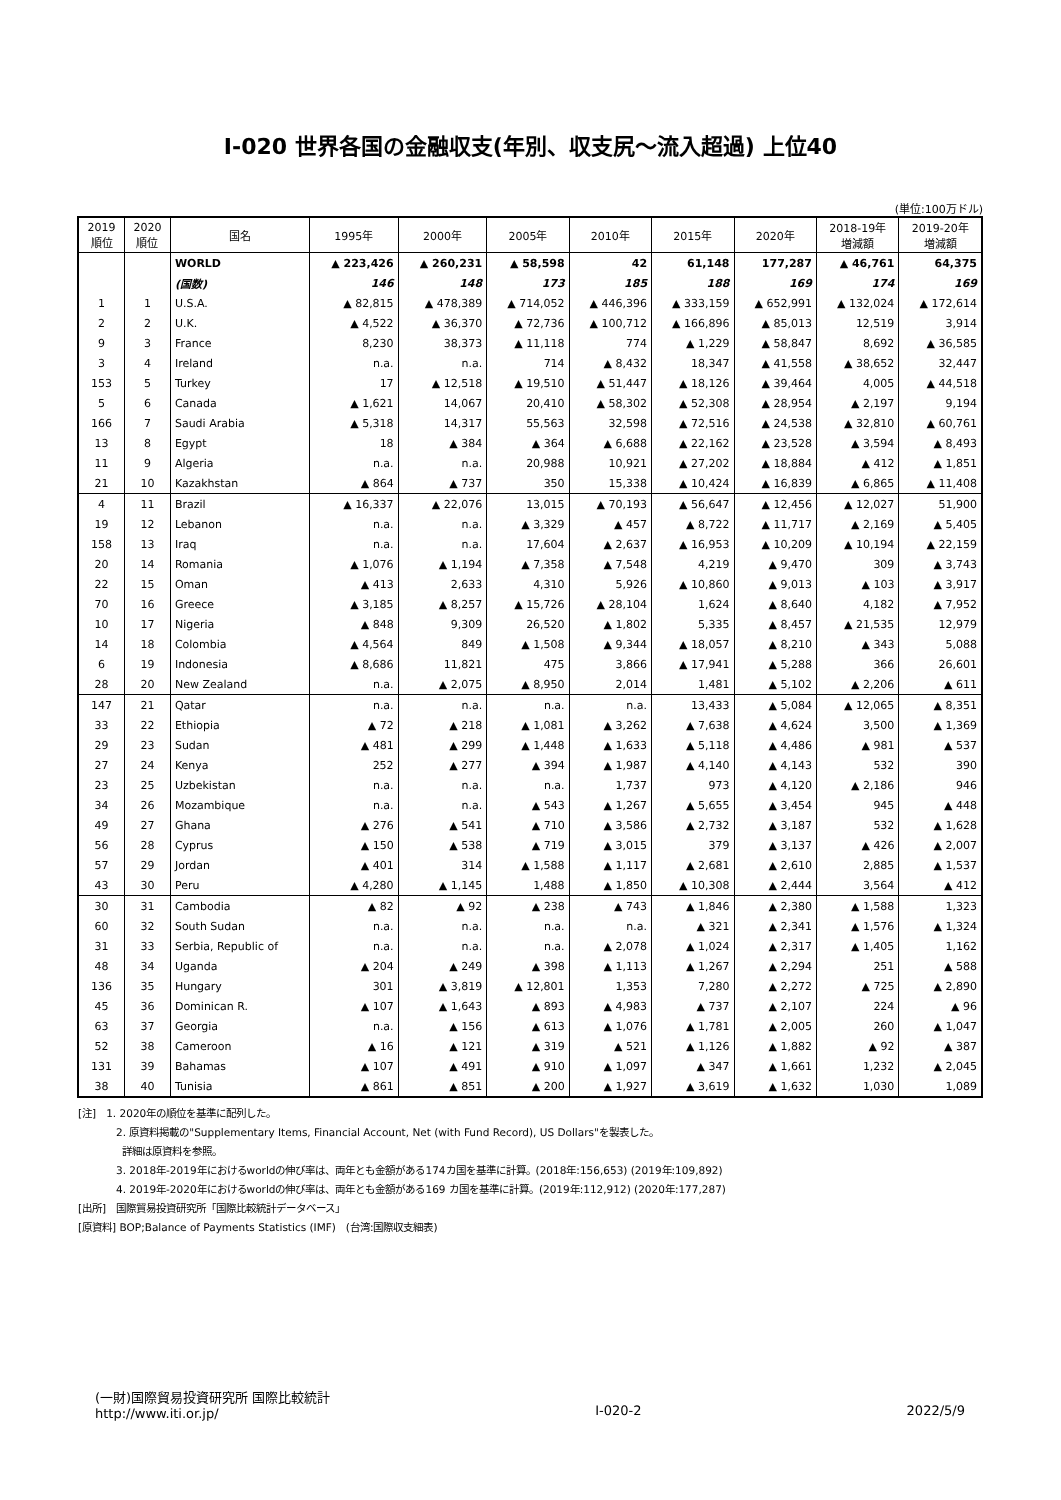Ⅰ-020 世界各国の金融収支(年別、収支尻～流入超過) 上位40
(単位:100万ドル)
| 2019 順位 | 2020 順位 | 国名 | 1995年 | 2000年 | 2005年 | 2010年 | 2015年 | 2020年 | 2018-19年 増減額 | 2019-20年 増減額 |
| --- | --- | --- | --- | --- | --- | --- | --- | --- | --- | --- |
| | | WORLD | ▲ 223,426 | ▲ 260,231 | ▲ 58,598 | 42 | 61,148 | 177,287 | ▲ 46,761 | 64,375 |
| | | (国数) | 146 | 148 | 173 | 185 | 188 | 169 | 174 | 169 |
| 1 | 1 | U.S.A. | ▲ 82,815 | ▲ 478,389 | ▲ 714,052 | ▲ 446,396 | ▲ 333,159 | ▲ 652,991 | ▲ 132,024 | ▲ 172,614 |
| 2 | 2 | U.K. | ▲ 4,522 | ▲ 36,370 | ▲ 72,736 | ▲ 100,712 | ▲ 166,896 | ▲ 85,013 | 12,519 | 3,914 |
| 9 | 3 | France | 8,230 | 38,373 | ▲ 11,118 | 774 | ▲ 1,229 | ▲ 58,847 | 8,692 | ▲ 36,585 |
| 3 | 4 | Ireland | n.a. | n.a. | 714 | ▲ 8,432 | 18,347 | ▲ 41,558 | ▲ 38,652 | 32,447 |
| 153 | 5 | Turkey | 17 | ▲ 12,518 | ▲ 19,510 | ▲ 51,447 | ▲ 18,126 | ▲ 39,464 | 4,005 | ▲ 44,518 |
| 5 | 6 | Canada | ▲ 1,621 | 14,067 | 20,410 | ▲ 58,302 | ▲ 52,308 | ▲ 28,954 | ▲ 2,197 | 9,194 |
| 166 | 7 | Saudi Arabia | ▲ 5,318 | 14,317 | 55,563 | 32,598 | ▲ 72,516 | ▲ 24,538 | ▲ 32,810 | ▲ 60,761 |
| 13 | 8 | Egypt | 18 | ▲ 384 | ▲ 364 | ▲ 6,688 | ▲ 22,162 | ▲ 23,528 | ▲ 3,594 | ▲ 8,493 |
| 11 | 9 | Algeria | n.a. | n.a. | 20,988 | 10,921 | ▲ 27,202 | ▲ 18,884 | ▲ 412 | ▲ 1,851 |
| 21 | 10 | Kazakhstan | ▲ 864 | ▲ 737 | 350 | 15,338 | ▲ 10,424 | ▲ 16,839 | ▲ 6,865 | ▲ 11,408 |
| 4 | 11 | Brazil | ▲ 16,337 | ▲ 22,076 | 13,015 | ▲ 70,193 | ▲ 56,647 | ▲ 12,456 | ▲ 12,027 | 51,900 |
| 19 | 12 | Lebanon | n.a. | n.a. | ▲ 3,329 | ▲ 457 | ▲ 8,722 | ▲ 11,717 | ▲ 2,169 | ▲ 5,405 |
| 158 | 13 | Iraq | n.a. | n.a. | 17,604 | ▲ 2,637 | ▲ 16,953 | ▲ 10,209 | ▲ 10,194 | ▲ 22,159 |
| 20 | 14 | Romania | ▲ 1,076 | ▲ 1,194 | ▲ 7,358 | ▲ 7,548 | 4,219 | ▲ 9,470 | 309 | ▲ 3,743 |
| 22 | 15 | Oman | ▲ 413 | 2,633 | 4,310 | 5,926 | ▲ 10,860 | ▲ 9,013 | ▲ 103 | ▲ 3,917 |
| 70 | 16 | Greece | ▲ 3,185 | ▲ 8,257 | ▲ 15,726 | ▲ 28,104 | 1,624 | ▲ 8,640 | 4,182 | ▲ 7,952 |
| 10 | 17 | Nigeria | ▲ 848 | 9,309 | 26,520 | ▲ 1,802 | 5,335 | ▲ 8,457 | ▲ 21,535 | 12,979 |
| 14 | 18 | Colombia | ▲ 4,564 | 849 | ▲ 1,508 | ▲ 9,344 | ▲ 18,057 | ▲ 8,210 | ▲ 343 | 5,088 |
| 6 | 19 | Indonesia | ▲ 8,686 | 11,821 | 475 | 3,866 | ▲ 17,941 | ▲ 5,288 | 366 | 26,601 |
| 28 | 20 | New Zealand | n.a. | ▲ 2,075 | ▲ 8,950 | 2,014 | 1,481 | ▲ 5,102 | ▲ 2,206 | ▲ 611 |
| 147 | 21 | Qatar | n.a. | n.a. | n.a. | n.a. | 13,433 | ▲ 5,084 | ▲ 12,065 | ▲ 8,351 |
| 33 | 22 | Ethiopia | ▲ 72 | ▲ 218 | ▲ 1,081 | ▲ 3,262 | ▲ 7,638 | ▲ 4,624 | 3,500 | ▲ 1,369 |
| 29 | 23 | Sudan | ▲ 481 | ▲ 299 | ▲ 1,448 | ▲ 1,633 | ▲ 5,118 | ▲ 4,486 | ▲ 981 | ▲ 537 |
| 27 | 24 | Kenya | 252 | ▲ 277 | ▲ 394 | ▲ 1,987 | ▲ 4,140 | ▲ 4,143 | 532 | 390 |
| 23 | 25 | Uzbekistan | n.a. | n.a. | n.a. | 1,737 | 973 | ▲ 4,120 | ▲ 2,186 | 946 |
| 34 | 26 | Mozambique | n.a. | n.a. | ▲ 543 | ▲ 1,267 | ▲ 5,655 | ▲ 3,454 | 945 | ▲ 448 |
| 49 | 27 | Ghana | ▲ 276 | ▲ 541 | ▲ 710 | ▲ 3,586 | ▲ 2,732 | ▲ 3,187 | 532 | ▲ 1,628 |
| 56 | 28 | Cyprus | ▲ 150 | ▲ 538 | ▲ 719 | ▲ 3,015 | 379 | ▲ 3,137 | ▲ 426 | ▲ 2,007 |
| 57 | 29 | Jordan | ▲ 401 | 314 | ▲ 1,588 | ▲ 1,117 | ▲ 2,681 | ▲ 2,610 | 2,885 | ▲ 1,537 |
| 43 | 30 | Peru | ▲ 4,280 | ▲ 1,145 | 1,488 | ▲ 1,850 | ▲ 10,308 | ▲ 2,444 | 3,564 | ▲ 412 |
| 30 | 31 | Cambodia | ▲ 82 | ▲ 92 | ▲ 238 | ▲ 743 | ▲ 1,846 | ▲ 2,380 | ▲ 1,588 | 1,323 |
| 60 | 32 | South Sudan | n.a. | n.a. | n.a. | n.a. | ▲ 321 | ▲ 2,341 | ▲ 1,576 | ▲ 1,324 |
| 31 | 33 | Serbia, Republic of | n.a. | n.a. | n.a. | ▲ 2,078 | ▲ 1,024 | ▲ 2,317 | ▲ 1,405 | 1,162 |
| 48 | 34 | Uganda | ▲ 204 | ▲ 249 | ▲ 398 | ▲ 1,113 | ▲ 1,267 | ▲ 2,294 | 251 | ▲ 588 |
| 136 | 35 | Hungary | 301 | ▲ 3,819 | ▲ 12,801 | 1,353 | 7,280 | ▲ 2,272 | ▲ 725 | ▲ 2,890 |
| 45 | 36 | Dominican R. | ▲ 107 | ▲ 1,643 | ▲ 893 | ▲ 4,983 | ▲ 737 | ▲ 2,107 | 224 | ▲ 96 |
| 63 | 37 | Georgia | n.a. | ▲ 156 | ▲ 613 | ▲ 1,076 | ▲ 1,781 | ▲ 2,005 | 260 | ▲ 1,047 |
| 52 | 38 | Cameroon | ▲ 16 | ▲ 121 | ▲ 319 | ▲ 521 | ▲ 1,126 | ▲ 1,882 | ▲ 92 | ▲ 387 |
| 131 | 39 | Bahamas | ▲ 107 | ▲ 491 | ▲ 910 | ▲ 1,097 | ▲ 347 | ▲ 1,661 | 1,232 | ▲ 2,045 |
| 38 | 40 | Tunisia | ▲ 861 | ▲ 851 | ▲ 200 | ▲ 1,927 | ▲ 3,619 | ▲ 1,632 | 1,030 | 1,089 |
[注]　1. 2020年の順位を基準に配列した。
2. 原資料掲載の"Supplementary Items, Financial Account, Net (with Fund Record), US Dollars"を製表した。
詳細は原資料を参照。
3. 2018年-2019年におけるworldの伸び率は、両年とも金額がある174カ国を基準に計算。(2018年:156,653) (2019年:109,892)
4. 2019年-2020年におけるworldの伸び率は、両年とも金額がある169 カ国を基準に計算。(2019年:112,912) (2020年:177,287)
[出所]　国際貿易投資研究所「国際比較統計データベース」
[原資料] BOP;Balance of Payments Statistics (IMF)　(台湾:国際収支細表)
(一財)国際貿易投資研究所 国際比較統計
http://www.iti.or.jp/
Ⅰ-020-2 2022/5/9